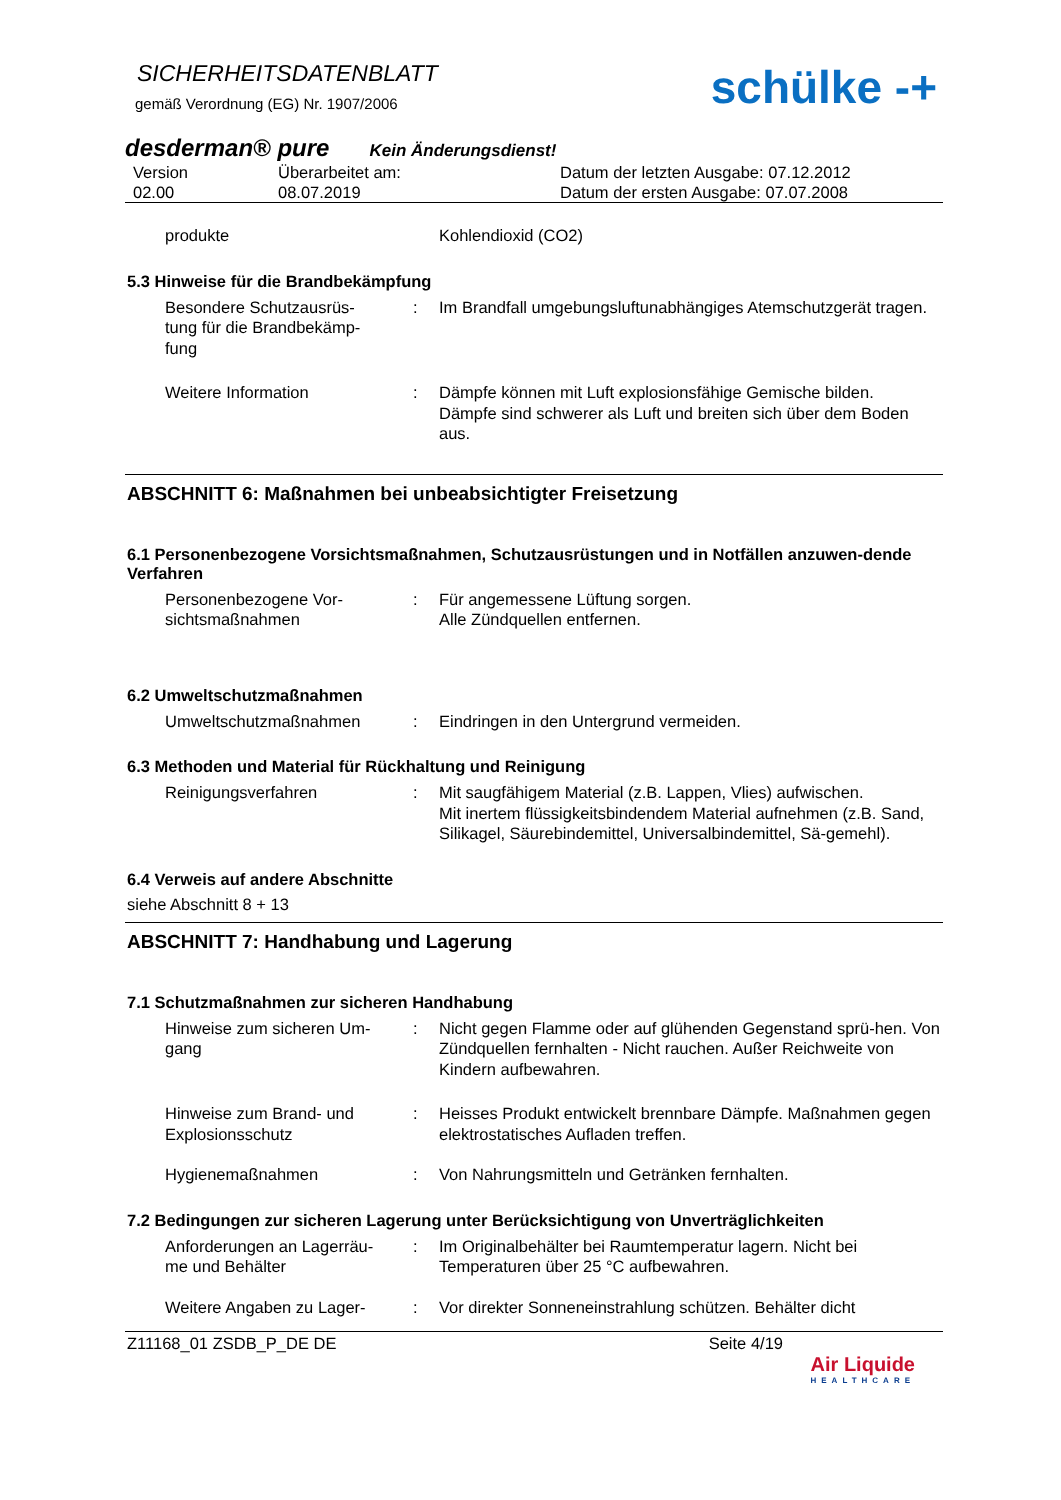SICHERHEITSDATENBLATT
gemäß Verordnung (EG) Nr. 1907/2006
schülke -+
desderman® pure Kein Änderungsdienst!
Version
02.00 Überarbeitet am:
08.07.2019 Datum der letzten Ausgabe: 07.12.2012
Datum der ersten Ausgabe: 07.07.2008
produkte Kohlendioxid (CO2)
5.3 Hinweise für die Brandbekämpfung
Besondere Schutzausrüs-
tung für die Brandbekämp-
fung: Im Brandfall umgebungsluftunabhängiges Atemschutzgerät tragen.
Weitere Information: Dämpfe können mit Luft explosionsfähige Gemische bilden.
Dämpfe sind schwerer als Luft und breiten sich über dem Boden aus.
ABSCHNITT 6: Maßnahmen bei unbeabsichtigter Freisetzung
6.1 Personenbezogene Vorsichtsmaßnahmen, Schutzausrüstungen und in Notfällen anzuwen-dende Verfahren
Personenbezogene Vor-
sichtsmaßnahmen: Für angemessene Lüftung sorgen.
Alle Zündquellen entfernen.
6.2 Umweltschutzmaßnahmen
Umweltschutzmaßnahmen: Eindringen in den Untergrund vermeiden.
6.3 Methoden und Material für Rückhaltung und Reinigung
Reinigungsverfahren: Mit saugfähigem Material (z.B. Lappen, Vlies) aufwischen.
Mit inertem flüssigkeitsbindendem Material aufnehmen (z.B. Sand, Silikagel, Säurebindemittel, Universalbindemittel, Sä-gemehl).
6.4 Verweis auf andere Abschnitte
siehe Abschnitt 8 + 13
ABSCHNITT 7: Handhabung und Lagerung
7.1 Schutzmaßnahmen zur sicheren Handhabung
Hinweise zum sicheren Um-
gang: Nicht gegen Flamme oder auf glühenden Gegenstand sprü-hen. Von Zündquellen fernhalten - Nicht rauchen. Außer Reichweite von Kindern aufbewahren.
Hinweise zum Brand- und
Explosionsschutz: Heisses Produkt entwickelt brennbare Dämpfe. Maßnahmen gegen elektrostatisches Aufladen treffen.
Hygienemaßnahmen: Von Nahrungsmitteln und Getränken fernhalten.
7.2 Bedingungen zur sicheren Lagerung unter Berücksichtigung von Unverträglichkeiten
Anforderungen an Lagerräu-
me und Behälter: Im Originalbehälter bei Raumtemperatur lagern. Nicht bei Temperaturen über 25 °C aufbewahren.
Weitere Angaben zu Lager-: Vor direkter Sonneneinstrahlung schützen. Behälter dicht
Z11168_01 ZSDB_P_DE DE Seite 4/19
Air Liquide
HEALTHCARE